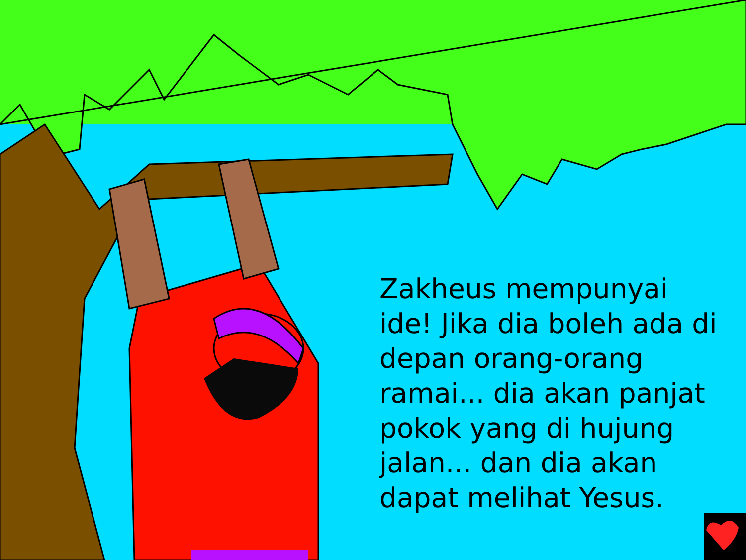Zakheus mempunyai ide! Jika dia boleh ada di depan orang-orang ramai... dia akan panjat pokok yang di hujung jalan... dan dia akan dapat melihat Yesus.